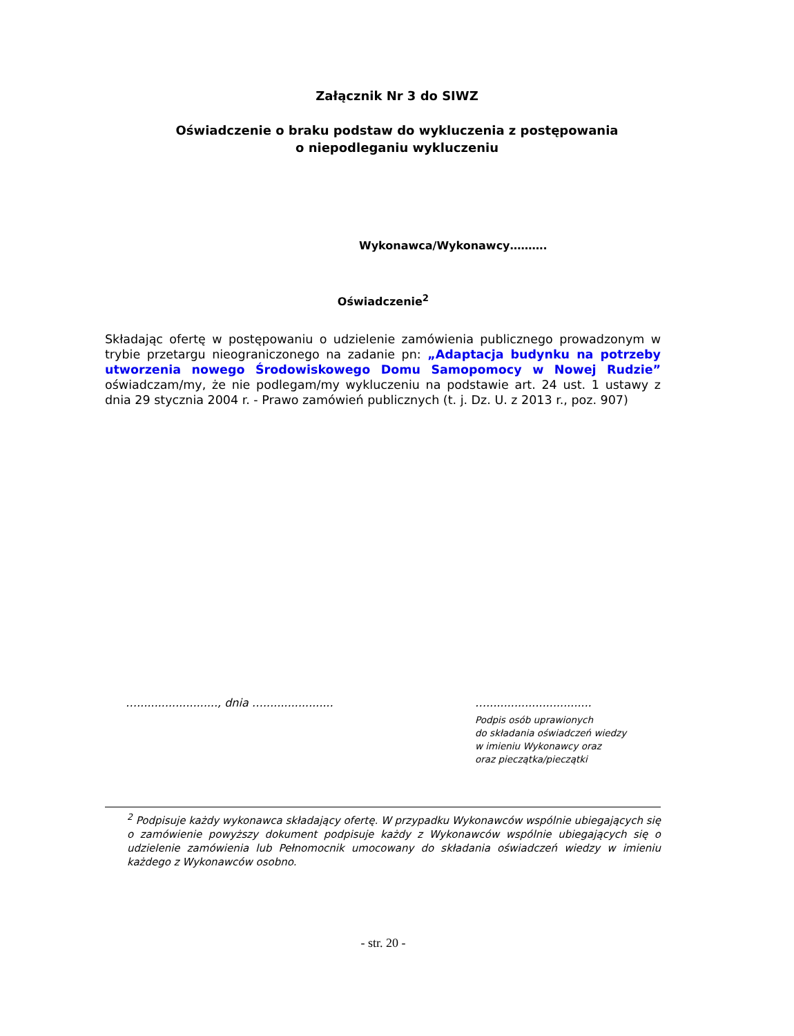Załącznik Nr 3 do SIWZ
Oświadczenie o braku podstaw do wykluczenia z postępowania
o niepodleganiu wykluczeniu
Wykonawca/Wykonawcy……….
Oświadczenie<sup>2</sup>
Składając ofertę w postępowaniu o udzielenie zamówienia publicznego prowadzonym w trybie przetargu nieograniczonego na zadanie pn: „Adaptacja budynku na potrzeby utworzenia nowego Środowiskowego Domu Samopomocy w Nowej Rudzie” oświadczam/my, że nie podlegam/my wykluczeniu na podstawie art. 24 ust. 1 ustawy z dnia 29 stycznia 2004 r. - Prawo zamówień publicznych (t. j. Dz. U. z 2013 r., poz. 907)
…......................., dnia …....................
…..............................
Podpis osób uprawionych
do składania oświadczeń wiedzy
w imieniu Wykonawcy oraz
oraz pieczątka/pieczątki
<sup>2</sup> Podpisuje każdy wykonawca składający ofertę. W przypadku Wykonawców wspólnie ubiegających się o zamówienie powyższy dokument podpisuje każdy z Wykonawców wspólnie ubiegających się o udzielenie zamówienia lub Pełnomocnik umocowany do składania oświadczeń wiedzy w imieniu każdego z Wykonawców osobno.
- str. 20 -